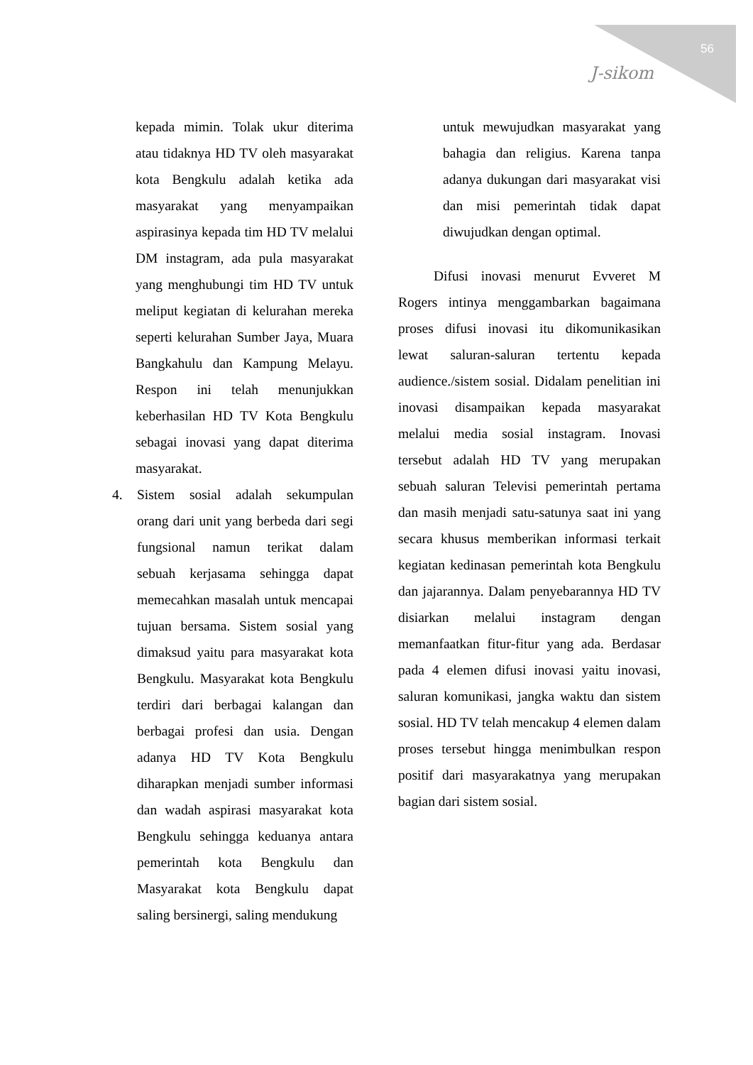56
J-sikom
kepada mimin. Tolak ukur diterima atau tidaknya HD TV oleh masyarakat kota Bengkulu adalah ketika ada masyarakat yang menyampaikan aspirasinya kepada tim HD TV melalui DM instagram, ada pula masyarakat yang menghubungi tim HD TV untuk meliput kegiatan di kelurahan mereka seperti kelurahan Sumber Jaya, Muara Bangkahulu dan Kampung Melayu. Respon ini telah menunjukkan keberhasilan HD TV Kota Bengkulu sebagai inovasi yang dapat diterima masyarakat.
4. Sistem sosial adalah sekumpulan orang dari unit yang berbeda dari segi fungsional namun terikat dalam sebuah kerjasama sehingga dapat memecahkan masalah untuk mencapai tujuan bersama. Sistem sosial yang dimaksud yaitu para masyarakat kota Bengkulu. Masyarakat kota Bengkulu terdiri dari berbagai kalangan dan berbagai profesi dan usia. Dengan adanya HD TV Kota Bengkulu diharapkan menjadi sumber informasi dan wadah aspirasi masyarakat kota Bengkulu sehingga keduanya antara pemerintah kota Bengkulu dan Masyarakat kota Bengkulu dapat saling bersinergi, saling mendukung
untuk mewujudkan masyarakat yang bahagia dan religius. Karena tanpa adanya dukungan dari masyarakat visi dan misi pemerintah tidak dapat diwujudkan dengan optimal.
Difusi inovasi menurut Evveret M Rogers intinya menggambarkan bagaimana proses difusi inovasi itu dikomunikasikan lewat saluran-saluran tertentu kepada audience./sistem sosial. Didalam penelitian ini inovasi disampaikan kepada masyarakat melalui media sosial instagram. Inovasi tersebut adalah HD TV yang merupakan sebuah saluran Televisi pemerintah pertama dan masih menjadi satu-satunya saat ini yang secara khusus memberikan informasi terkait kegiatan kedinasan pemerintah kota Bengkulu dan jajarannya. Dalam penyebarannya HD TV disiarkan melalui instagram dengan memanfaatkan fitur-fitur yang ada. Berdasar pada 4 elemen difusi inovasi yaitu inovasi, saluran komunikasi, jangka waktu dan sistem sosial. HD TV telah mencakup 4 elemen dalam proses tersebut hingga menimbulkan respon positif dari masyarakatnya yang merupakan bagian dari sistem sosial.